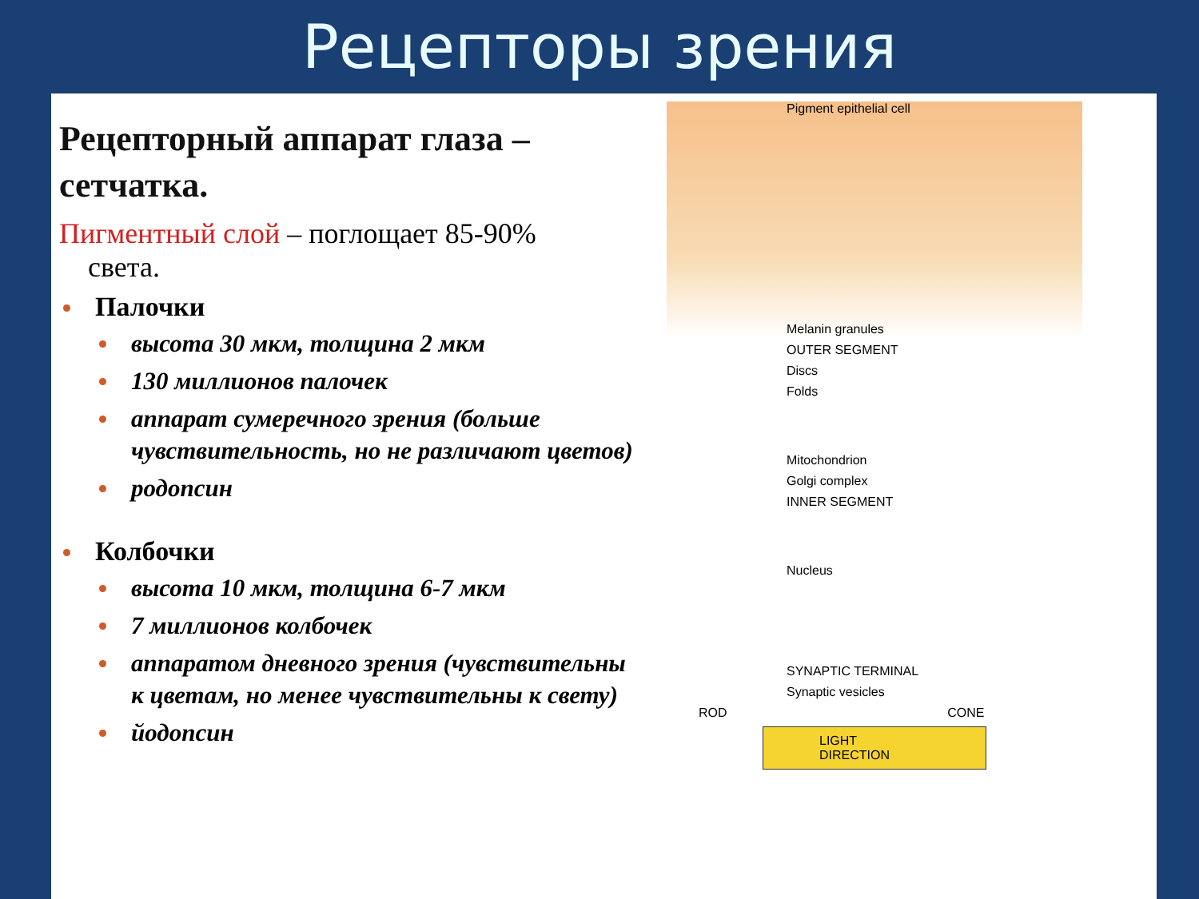Рецепторы зрения
Рецепторный аппарат глаза – сетчатка.
Пигментный слой – поглощает 85-90%
света.
Палочки
высота 30 мкм, толщина 2 мкм
130 миллионов палочек
аппарат сумеречного зрения (больше чувствительность, но не различают цветов)
родопсин
Колбочки
высота 10 мкм, толщина 6-7 мкм
7 миллионов колбочек
аппаратом дневного зрения (чувствительны к цветам, но менее чувствительны к свету)
йодопсин
Pigment epithelial cell
Melanin granules
OUTER SEGMENT
Discs
Folds
Mitochondrion
Golgi complex
INNER SEGMENT
Nucleus
SYNAPTIC TERMINAL
Synaptic vesicles
ROD CONE
LIGHT DIRECTION